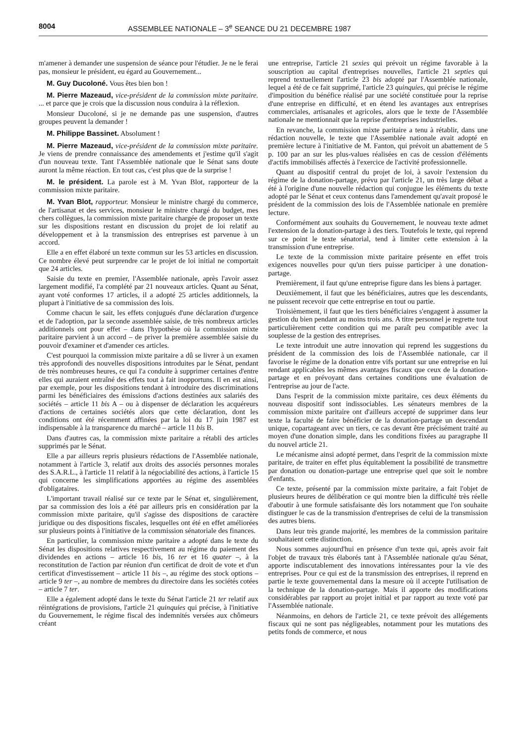8004 ASSEMBLEE NATIONALE – 3<sup>e</sup> SEANCE DU 21 DECEMBRE 1987
m'amener à demander une suspension de séance pour l'étudier. Je ne le ferai pas, monsieur le président, eu égard au Gouvernement...
M. Guy Ducoloné. Vous êtes bien bon !
M. Pierre Mazeaud, vice-président de la commission mixte paritaire. ... et parce que je crois que la discussion nous conduira à la réflexion.
Monsieur Ducoloné, si je ne demande pas une suspension, d'autres groupes peuvent la demander !
M. Philippe Bassinet. Absolument !
M. Pierre Mazeaud, vice-président de la commission mixte paritaire. Je viens de prendre connaissance des amendements et j'estime qu'il s'agit d'un nouveau texte. Tant l'Assemblée nationale que le Sénat sans doute auront la même réaction. En tout cas, c'est plus que de la surprise !
M. le président. La parole est à M. Yvan Blot, rapporteur de la commission mixte paritaire.
M. Yvan Blot, rapporteur. Monsieur le ministre chargé du commerce, de l'artisanat et des services, monsieur le ministre chargé du budget, mes chers collègues, la commission mixte paritaire chargée de proposer un texte sur les dispositions restant en discussion du projet de loi relatif au développement et à la transmission des entreprises est parvenue à un accord.
Elle a en effet élaboré un texte commun sur les 53 articles en discussion. Ce nombre élevé peut surprendre car le projet de loi initial ne comportait que 24 articles.
Saisie du texte en premier, l'Assemblée nationale, après l'avoir assez largement modifié, l'a complété par 21 nouveaux articles. Quant au Sénat, ayant voté conformes 17 articles, il a adopté 25 articles additionnels, la plupart à l'initiative de sa commission des lois.
Comme chacun le sait, les effets conjugués d'une déclaration d'urgence et de l'adoption, par la seconde assemblée saisie, de très nombreux articles additionnels ont pour effet – dans l'hypothèse où la commission mixte paritaire parvient à un accord – de priver la première assemblée saisie du pouvoir d'examiner et d'amender ces articles.
C'est pourquoi la commission mixte paritaire a dû se livrer à un examen très approfondi des nouvelles dispositions introduites par le Sénat, pendant de très nombreuses heures, ce qui l'a conduite à supprimer certaines d'entre elles qui auraient entraîné des effets tout à fait inopportuns. Il en est ainsi, par exemple, pour les dispositions tendant à introduire des discriminations parmi les bénéficiaires des émissions d'actions destinées aux salariés des sociétés – article 11 bis A – ou à dispenser de déclaration les acquéreurs d'actions de certaines sociétés alors que cette déclaration, dont les conditions ont été récemment affinées par la loi du 17 juin 1987 est indispensable à la transparence du marché – article 11 bis B.
Dans d'autres cas, la commission mixte paritaire a rétabli des articles supprimés par le Sénat.
Elle a par ailleurs repris plusieurs rédactions de l'Assemblée nationale, notamment à l'article 3, relatif aux droits des associés personnes morales des S.A.R.L., à l'article 11 relatif à la négociabilité des actions, à l'article 15 qui concerne les simplifications apportées au régime des assemblées d'obligataires.
L'important travail réalisé sur ce texte par le Sénat et, singulièrement, par sa commission des lois a été par ailleurs pris en considération par la commission mixte paritaire, qu'il s'agisse des dispositions de caractère juridique ou des dispositions fiscales, lesquelles ont été en effet améliorées sur plusieurs points à l'initiative de la commission sénatoriale des finances.
En particulier, la commission mixte paritaire a adopté dans le texte du Sénat les dispositions relatives respectivement au régime du paiement des dividendes en actions – article 16 bis, 16 ter et 16 quater –, à la reconstitution de l'action par réunion d'un certificat de droit de vote et d'un certificat d'investissement – article 11 bis –, au régime des stock options – article 9 ter –, au nombre de membres du directoire dans les sociétés cotées – article 7 ter.
Elle a également adopté dans le texte du Sénat l'article 21 ter relatif aux réintégrations de provisions, l'article 21 quinquies qui précise, à l'initiative du Gouvernement, le régime fiscal des indemnités versées aux chômeurs créant
une entreprise, l'article 21 sexies qui prévoit un régime favorable à la souscription au capital d'entreprises nouvelles, l'article 21 septies qui reprend textuellement l'article 23 bis adopté par l'Assemblée nationale, lequel a été de ce fait supprimé, l'article 23 quinquies, qui précise le régime d'imposition du bénéfice réalisé par une société constituée pour la reprise d'une entreprise en difficulté, et en étend les avantages aux entreprises commerciales, artisanales et agricoles, alors que le texte de l'Assemblée nationale ne mentionnait que la reprise d'entreprises industrielles.
En revanche, la commission mixte paritaire a tenu à rétablir, dans une rédaction nouvelle, le texte que l'Assemblée nationale avait adopté en première lecture à l'initiative de M. Fanton, qui prévoit un abattement de 5 p. 100 par an sur les plus-values réalisées en cas de cession d'éléments d'actifs immobilisés affectés à l'exercice de l'activité professionnelle.
Quant au dispositif central du projet de loi, à savoir l'extension du régime de la donation-partage, prévu par l'article 21, un très large débat a été à l'origine d'une nouvelle rédaction qui conjugue les éléments du texte adopté par le Sénat et ceux contenus dans l'amendement qu'avait proposé le président de la commission des lois de l'Assemblée nationale en première lecture.
Conformément aux souhaits du Gouvernement, le nouveau texte admet l'extension de la donation-partage à des tiers. Toutefois le texte, qui reprend sur ce point le texte sénatorial, tend à limiter cette extension à la transmission d'une entreprise.
Le texte de la commission mixte paritaire présente en effet trois exigences nouvelles pour qu'un tiers puisse participer à une donation-partage.
Premièrement, il faut qu'une entreprise figure dans les biens à partager.
Deuxièmement, il faut que les bénéficiaires, autres que les descendants, ne puissent recevoir que cette entreprise en tout ou partie.
Troisièmement, il faut que les tiers bénéficiaires s'engagent à assumer la gestion du bien pendant au moins trois ans. A titre personnel je regrette tout particulièrement cette condition qui me paraît peu compatible avec la souplesse de la gestion des entreprises.
Le texte introduit une autre innovation qui reprend les suggestions du président de la commission des lois de l'Assemblée nationale, car il favorise le régime de la donation entre vifs portant sur une entreprise en lui rendant applicables les mêmes avantages fiscaux que ceux de la donation-partage et en prévoyant dans certaines conditions une évaluation de l'entreprise au jour de l'acte.
Dans l'esprit de la commission mixte paritaire, ces deux éléments du nouveau dispositif sont indissociables. Les sénateurs membres de la commission mixte paritaire ont d'ailleurs accepté de supprimer dans leur texte la faculté de faire bénéficier de la donation-partage un descendant unique, copartageant avec un tiers, ce cas devant être précisément traité au moyen d'une donation simple, dans les conditions fixées au paragraphe II du nouvel article 21.
Le mécanisme ainsi adopté permet, dans l'esprit de la commission mixte paritaire, de traiter en effet plus équitablement la possibilité de transmettre par donation ou donation-partage une entreprise quel que soit le nombre d'enfants.
Ce texte, présenté par la commission mixte paritaire, a fait l'objet de plusieurs heures de délibération ce qui montre bien la difficulté très réelle d'aboutir à une formule satisfaisante dès lors notamment que l'on souhaite distinguer le cas de la transmission d'entreprises de celui de la transmission des autres biens.
Dans leur très grande majorité, les membres de la commission paritaire souhaitaient cette distinction.
Nous sommes aujourd'hui en présence d'un texte qui, après avoir fait l'objet de travaux très élaborés tant à l'Assemblée nationale qu'au Sénat, apporte indiscutablement des innovations intéressantes pour la vie des entreprises. Pour ce qui est de la transmission des entreprises, il reprend en partie le texte gouvernemental dans la mesure où il accepte l'utilisation de la technique de la donation-partage. Mais il apporte des modifications considérables par rapport au projet initial et par rapport au texte voté par l'Assemblée nationale.
Néanmoins, en dehors de l'article 21, ce texte prévoit des allégements fiscaux qui ne sont pas négligeables, notamment pour les mutations des petits fonds de commerce, et nous